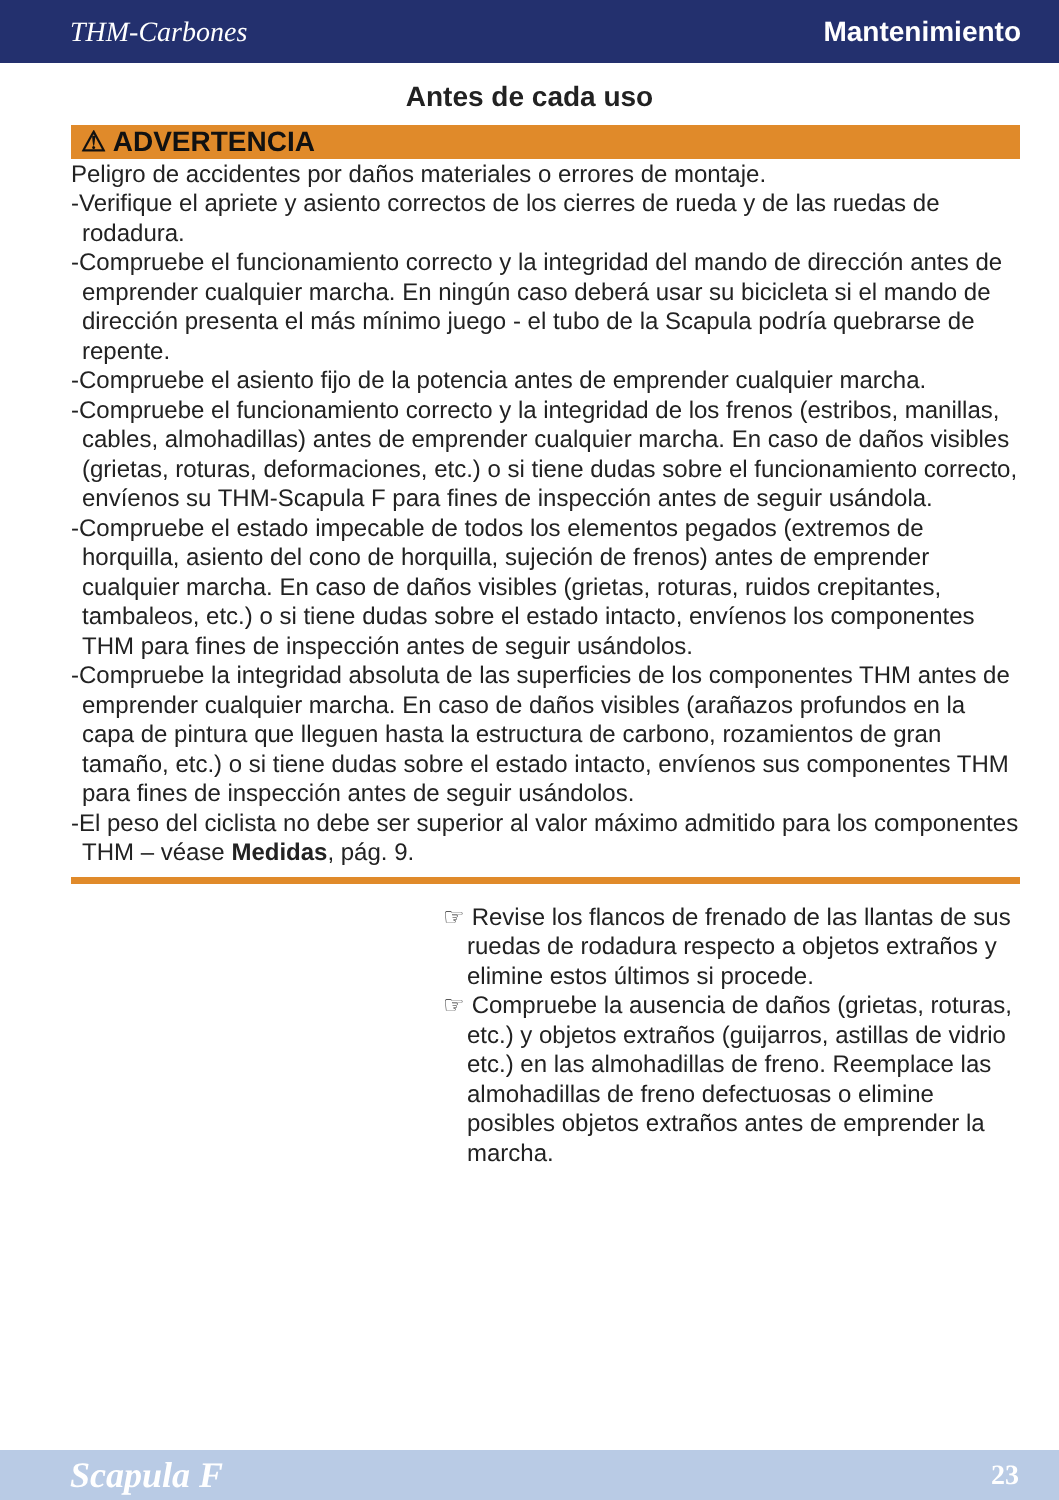THM-Carbones Mantenimiento
Antes de cada uso
⚠ ADVERTENCIA
Peligro de accidentes por daños materiales o errores de montaje.
-Verifique el apriete y asiento correctos de los cierres de rueda y de las ruedas de rodadura.
-Compruebe el funcionamiento correcto y la integridad del mando de dirección antes de emprender cualquier marcha. En ningún caso deberá usar su bicicleta si el mando de dirección presenta el más mínimo juego - el tubo de la Scapula podría quebrarse de repente.
-Compruebe el asiento fijo de la potencia antes de emprender cualquier marcha.
-Compruebe el funcionamiento correcto y la integridad de los frenos (estribos, manillas, cables, almohadillas) antes de emprender cualquier marcha. En caso de daños visibles (grietas, roturas, deformaciones, etc.) o si tiene dudas sobre el funcionamiento correcto, envíenos su THM-Scapula F para fines de inspección antes de seguir usándola.
-Compruebe el estado impecable de todos los elementos pegados (extremos de horquilla, asiento del cono de horquilla, sujeción de frenos) antes de emprender cualquier marcha. En caso de daños visibles (grietas, roturas, ruidos crepitantes, tambaleos, etc.) o si tiene dudas sobre el estado intacto, envíenos los componentes THM para fines de inspección antes de seguir usándolos.
-Compruebe la integridad absoluta de las superficies de los componentes THM antes de emprender cualquier marcha. En caso de daños visibles (arañazos profundos en la capa de pintura que lleguen hasta la estructura de carbono, rozamientos de gran tamaño, etc.) o si tiene dudas sobre el estado intacto, envíenos sus componentes THM para fines de inspección antes de seguir usándolos.
-El peso del ciclista no debe ser superior al valor máximo admitido para los componentes THM – véase Medidas, pág. 9.
☞ Revise los flancos de frenado de las llantas de sus ruedas de rodadura respecto a objetos extraños y elimine estos últimos si procede.
☞ Compruebe la ausencia de daños (grietas, roturas, etc.) y objetos extraños (guijarros, astillas de vidrio etc.) en las almohadillas de freno. Reemplace las almohadillas de freno defectuosas o elimine posibles objetos extraños antes de emprender la marcha.
Scapula F 23